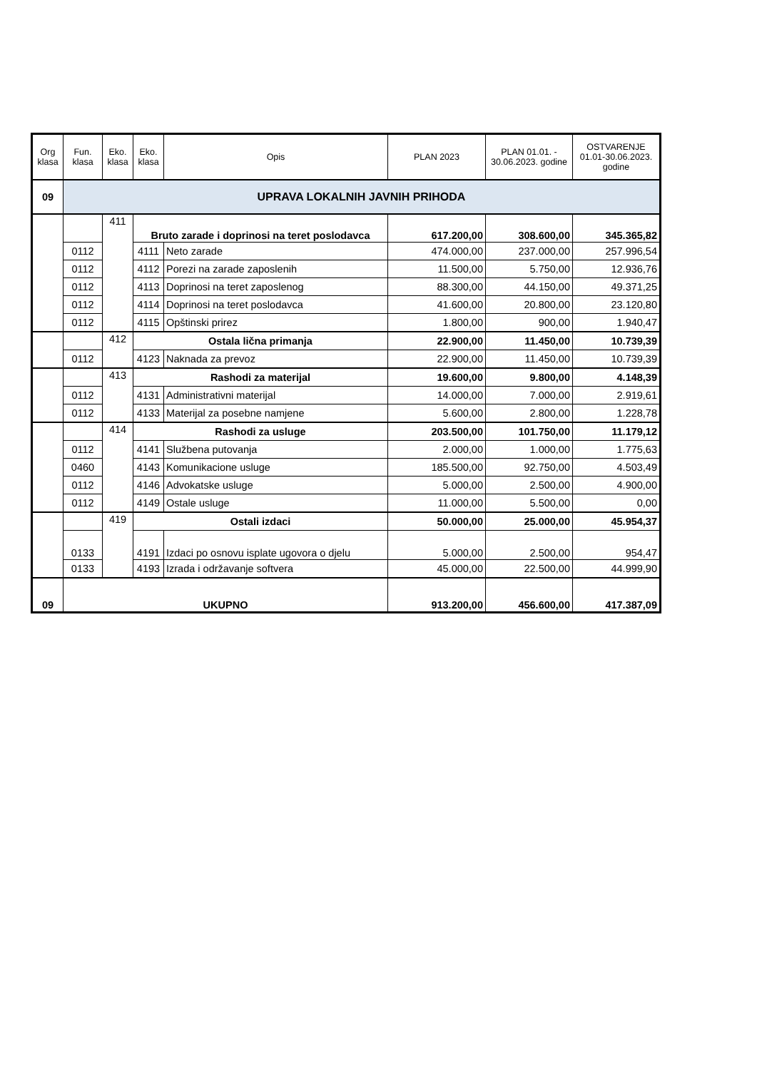| Org klasa | Fun. klasa | Eko. klasa | Eko. klasa | Opis | PLAN 2023 | PLAN 01.01. - 30.06.2023. godine | OSTVARENJE 01.01-30.06.2023. godine |
| --- | --- | --- | --- | --- | --- | --- | --- |
| 09 | UPRAVA LOKALNIH JAVNIH PRIHODA | | | | | | |
| | | 411 | Bruto zarade i doprinosi na teret poslodavca | | 617.200,00 | 308.600,00 | 345.365,82 |
| | 0112 | | 4111 | Neto zarade | 474.000,00 | 237.000,00 | 257.996,54 |
| | 0112 | | 4112 | Porezi na zarade zaposlenih | 11.500,00 | 5.750,00 | 12.936,76 |
| | 0112 | | 4113 | Doprinosi na teret zaposlenog | 88.300,00 | 44.150,00 | 49.371,25 |
| | 0112 | | 4114 | Doprinosi na teret poslodavca | 41.600,00 | 20.800,00 | 23.120,80 |
| | 0112 | | 4115 | Opštinski prirez | 1.800,00 | 900,00 | 1.940,47 |
| | | 412 | Ostala lična primanja | | 22.900,00 | 11.450,00 | 10.739,39 |
| | 0112 | | 4123 | Naknada za prevoz | 22.900,00 | 11.450,00 | 10.739,39 |
| | | 413 | Rashodi za materijal | | 19.600,00 | 9.800,00 | 4.148,39 |
| | 0112 | | 4131 | Administrativni materijal | 14.000,00 | 7.000,00 | 2.919,61 |
| | 0112 | | 4133 | Materijal za posebne namjene | 5.600,00 | 2.800,00 | 1.228,78 |
| | | 414 | Rashodi za usluge | | 203.500,00 | 101.750,00 | 11.179,12 |
| | 0112 | | 4141 | Službena putovanja | 2.000,00 | 1.000,00 | 1.775,63 |
| | 0460 | | 4143 | Komunikacione usluge | 185.500,00 | 92.750,00 | 4.503,49 |
| | 0112 | | 4146 | Advokatske usluge | 5.000,00 | 2.500,00 | 4.900,00 |
| | 0112 | | 4149 | Ostale usluge | 11.000,00 | 5.500,00 | 0,00 |
| | | 419 | Ostali izdaci | | 50.000,00 | 25.000,00 | 45.954,37 |
| | 0133 | | 4191 | Izdaci po osnovu isplate ugovora o djelu | 5.000,00 | 2.500,00 | 954,47 |
| | 0133 | | 4193 | Izrada i održavanje softvera | 45.000,00 | 22.500,00 | 44.999,90 |
| 09 | UKUPNO | | | | 913.200,00 | 456.600,00 | 417.387,09 |